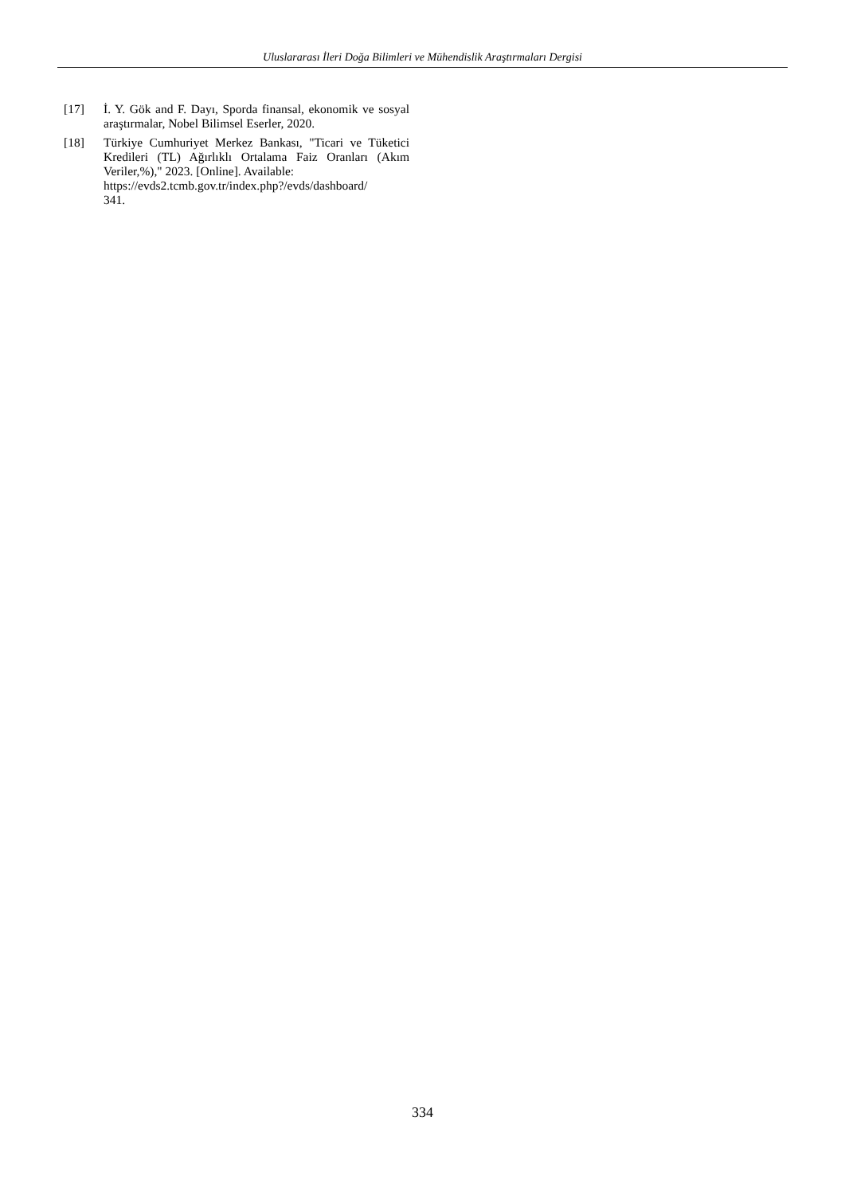Uluslararası İleri Doğa Bilimleri ve Mühendislik Araştırmaları Dergisi
[17] İ. Y. Gök and F. Dayı, Sporda finansal, ekonomik ve sosyal araştırmalar, Nobel Bilimsel Eserler, 2020.
[18] Türkiye Cumhuriyet Merkez Bankası, "Ticari ve Tüketici Kredileri (TL) Ağırlıklı Ortalama Faiz Oranları (Akım Veriler,%)," 2023. [Online]. Available:
https://evds2.tcmb.gov.tr/index.php?/evds/dashboard/
341.
334